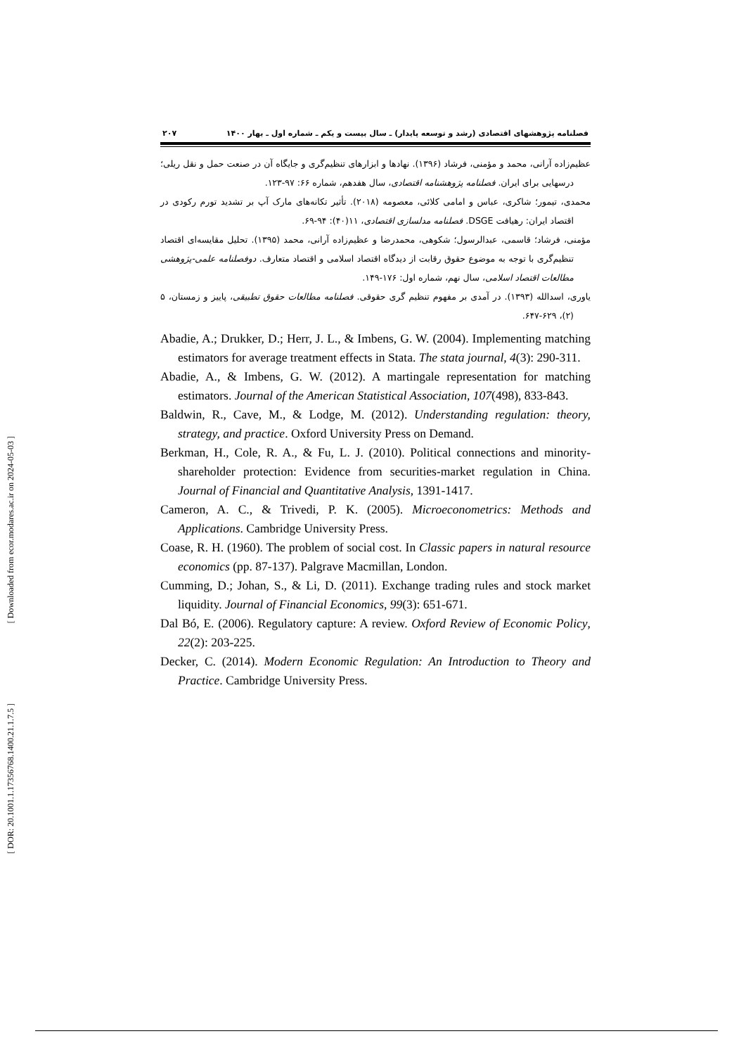[ Downloaded from ecor.modares.ac.ir on 2024-05-03 ]
[ DOR: 20.1001.1.17356768.1400.21.1.7.5 ]
فصلنامه پژوهشهای اقتصادی (رشد و توسعه پایدار) ـ سال بیست و یکم ـ شماره اول ـ بهار ۱۴۰۰ ۲۰۷
عظیم‌زاده آرانی، محمد و مؤمنی، فرشاد (۱۳۹۶). نهادها و ابزارهای تنظیم‌گری و جایگاه آن در صنعت حمل و نقل ریلی؛ درسهایی برای ایران. فصلنامه پژوهشنامه اقتصادی، سال هفدهم، شماره ۶۶: ۹۷-۱۲۳.
محمدی، تیمور؛ شاکری، عباس و امامی کلائی، معصومه (۲۰۱۸). تأثیر تکانه‌های مارک آپ بر تشدید تورم رکودی در اقتصاد ایران: رهیافت DSGE. فصلنامه مدلسازی اقتصادی، ۱۱(۴۰): ۹۴-۶۹.
مؤمنی، فرشاد؛ قاسمی، عبدالرسول؛ شکوهی، محمدرضا و عظیم‌زاده آرانی، محمد (۱۳۹۵). تحلیل مقایسه‌ای اقتصاد تنظیم‌گری با توجه به موضوع حقوق رقابت از دیدگاه اقتصاد اسلامی و اقتصاد متعارف. دوفصلنامه علمی-پژوهشی مطالعات اقتصاد اسلامی، سال نهم، شماره اول: ۱۷۶-۱۴۹.
یاوری، اسدالله (۱۳۹۳). در آمدی بر مفهوم تنظیم گری حقوقی. فصلنامه مطالعات حقوق تطبیقی، پاییز و زمستان، ۵ (۲)، ۶۲۹-۶۴۷.
Abadie, A.; Drukker, D.; Herr, J. L., & Imbens, G. W. (2004). Implementing matching estimators for average treatment effects in Stata. The stata journal, 4(3): 290-311.
Abadie, A., & Imbens, G. W. (2012). A martingale representation for matching estimators. Journal of the American Statistical Association, 107(498), 833-843.
Baldwin, R., Cave, M., & Lodge, M. (2012). Understanding regulation: theory, strategy, and practice. Oxford University Press on Demand.
Berkman, H., Cole, R. A., & Fu, L. J. (2010). Political connections and minority-shareholder protection: Evidence from securities-market regulation in China. Journal of Financial and Quantitative Analysis, 1391-1417.
Cameron, A. C., & Trivedi, P. K. (2005). Microeconometrics: Methods and Applications. Cambridge University Press.
Coase, R. H. (1960). The problem of social cost. In Classic papers in natural resource economics (pp. 87-137). Palgrave Macmillan, London.
Cumming, D.; Johan, S., & Li, D. (2011). Exchange trading rules and stock market liquidity. Journal of Financial Economics, 99(3): 651-671.
Dal Bó, E. (2006). Regulatory capture: A review. Oxford Review of Economic Policy, 22(2): 203-225.
Decker, C. (2014). Modern Economic Regulation: An Introduction to Theory and Practice. Cambridge University Press.